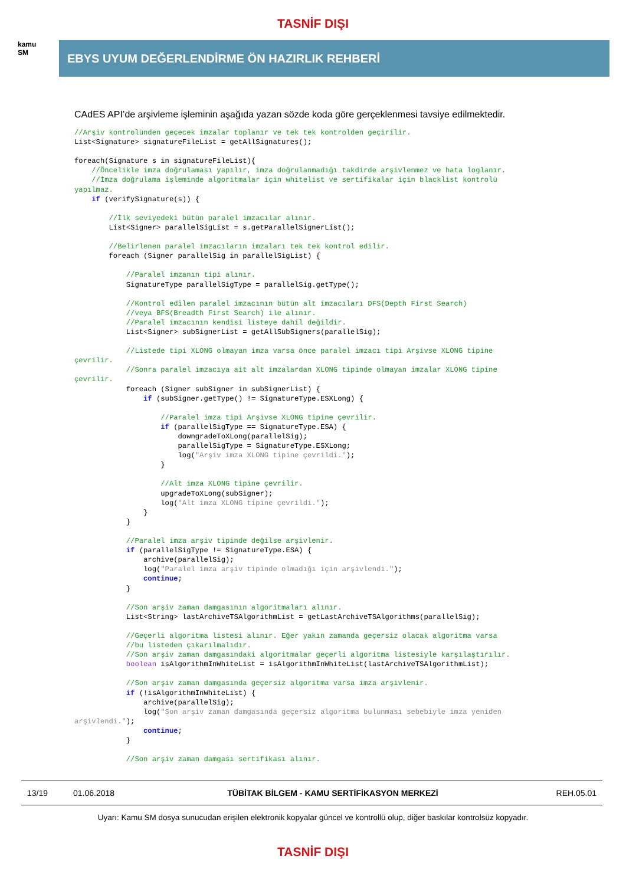TASNİF DIŞI
kamu
SM
EBYS UYUM DEĞERLENDİRME ÖN HAZIRLIK REHBERİ
CAdES API’de arşivleme işleminin aşağıda yazan sözde koda göre gerçeklenmesi tavsiye edilmektedir.
//Arşiv kontrolünden geçecek imzalar toplanır ve tek tek kontrolden geçirilir.
List<Signature> signatureFileList = getAllSignatures();

foreach(Signature s in signatureFileList){
    //Öncelikle imza doğrulaması yapılır, imza doğrulanmadığı takdirde arşivlenmez ve hata loglanır.
    //İmza doğrulama işleminde algoritmalar için whitelist ve sertifikalar için blacklist kontrolü
yapılmaz.
    if (verifySignature(s)) {

        //İlk seviyedeki bütün paralel imzacılar alınır.
        List<Signer> parallelSigList = s.getParallelSignerList();

        //Belirlenen paralel imzacıların imzaları tek tek kontrol edilir.
        foreach (Signer parallelSig in parallelSigList) {

            //Paralel imzanın tipi alınır.
            SignatureType parallelSigType = parallelSig.getType();

            //Kontrol edilen paralel imzacının bütün alt imzacıları DFS(Depth First Search)
            //veya BFS(Breadth First Search) ile alınır.
            //Paralel imzacının kendisi listeye dahil değildir.
            List<Signer> subSignerList = getAllSubSigners(parallelSig);

            //Listede tipi XLONG olmayan imza varsa önce paralel imzacı tipi Arşivse XLONG tipine
çevrilir.
            //Sonra paralel imzacıya ait alt imzalardan XLONG tipinde olmayan imzalar XLONG tipine
çevrilir.
            foreach (Signer subSigner in subSignerList) {
                if (subSigner.getType() != SignatureType.ESXLong) {

                    //Paralel imza tipi Arşivse XLONG tipine çevrilir.
                    if (parallelSigType == SignatureType.ESA) {
                        downgradeToXLong(parallelSig);
                        parallelSigType = SignatureType.ESXLong;
                        log("Arşiv imza XLONG tipine çevrildi.");
                    }

                    //Alt imza XLONG tipine çevrilir.
                    upgradeToXLong(subSigner);
                    log("Alt imza XLONG tipine çevrildi.");
                }
            }

            //Paralel imza arşiv tipinde değilse arşivlenir.
            if (parallelSigType != SignatureType.ESA) {
                archive(parallelSig);
                log("Paralel imza arşiv tipinde olmadığı için arşivlendi.");
                continue;
            }

            //Son arşiv zaman damgasının algoritmaları alınır.
            List<String> lastArchiveTSAlgorithmList = getLastArchiveTSAlgorithms(parallelSig);

            //Geçerli algoritma listesi alınır. Eğer yakın zamanda geçersiz olacak algoritma varsa
            //bu listeden çıkarılmalıdır.
            //Son arşiv zaman damgasındaki algoritmalar geçerli algoritma listesiyle karşılaştırılır.
            boolean isAlgorithmInWhiteList = isAlgorithmInWhiteList(lastArchiveTSAlgorithmList);

            //Son arşiv zaman damgasında geçersiz algoritma varsa imza arşivlenir.
            if (!isAlgorithmInWhiteList) {
                archive(parallelSig);
                log("Son arşiv zaman damgasında geçersiz algoritma bulunması sebebiyle imza yeniden
arşivlendi.");
                continue;
            }

            //Son arşiv zaman damgası sertifikası alınır.
13/19 01.06.2018 TÜBİTAK BİLGEM - KAMU SERTİFİKASYON MERKEZİ REH.05.01
Uyarı: Kamu SM dosya sunucudan erişilen elektronik kopyalar güncel ve kontrollü olup, diğer baskılar kontrolsüz kopyadır.
TASNİF DIŞI